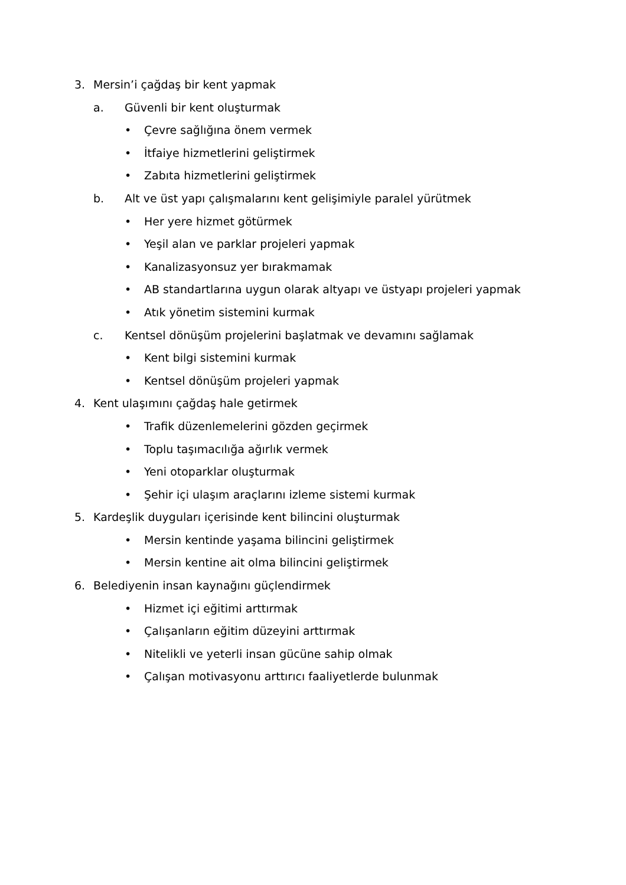3. Mersin’i çağdaş bir kent yapmak
a. Güvenli bir kent oluşturmak
• Çevre sağlığına önem vermek
• İtfaiye hizmetlerini geliştirmek
• Zabıta hizmetlerini geliştirmek
b. Alt ve üst yapı çalışmalarını kent gelişimiyle paralel yürütmek
• Her yere hizmet götürmek
• Yeşil alan ve parklar projeleri yapmak
• Kanalizasyonsuz yer bırakmamak
• AB standartlarına uygun olarak altyapı ve üstyapı projeleri yapmak
• Atık yönetim sistemini kurmak
c. Kentsel dönüşüm projelerini başlatmak ve devamını sağlamak
• Kent bilgi sistemini kurmak
• Kentsel dönüşüm projeleri yapmak
4. Kent ulaşımını çağdaş hale getirmek
• Trafik düzenlemelerini gözden geçirmek
• Toplu taşımacılığa ağırlık vermek
• Yeni otoparklar oluşturmak
• Şehir içi ulaşım araçlarını izleme sistemi kurmak
5. Kardeşlik duyguları içerisinde kent bilincini oluşturmak
• Mersin kentinde yaşama bilincini geliştirmek
• Mersin kentine ait olma bilincini geliştirmek
6. Belediyenin insan kaynağını güçlendirmek
• Hizmet içi eğitimi arttırmak
• Çalışanların eğitim düzeyini arttırmak
• Nitelikli ve yeterli insan gücüne sahip olmak
• Çalışan motivasyonu arttırıcı faaliyetlerde bulunmak